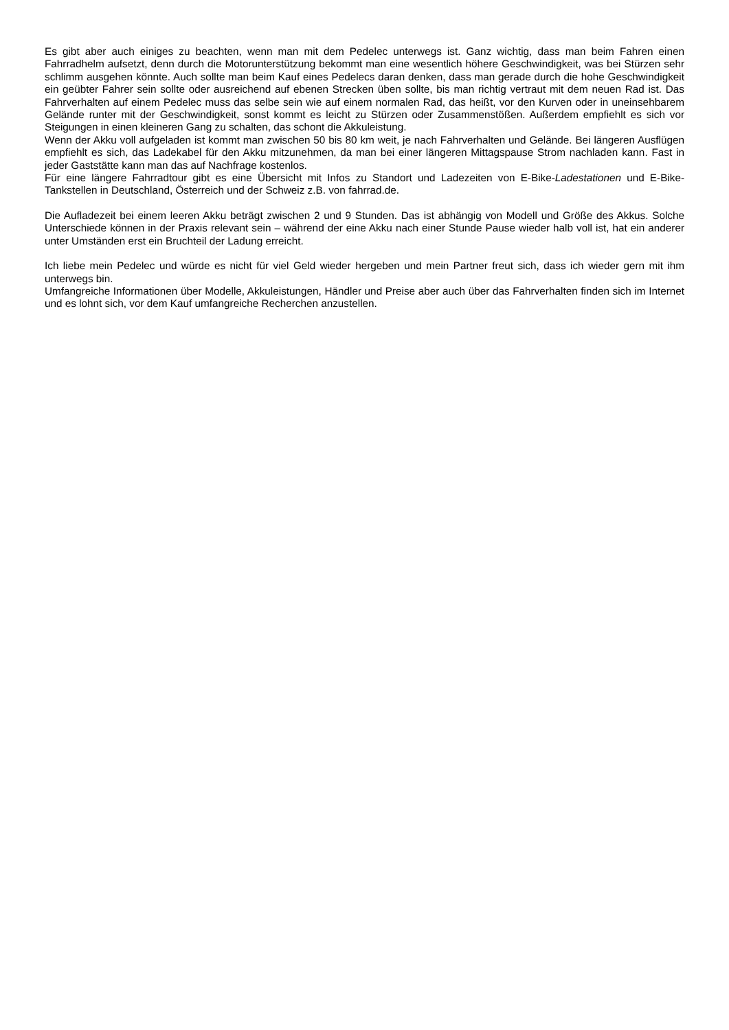Es gibt aber auch einiges zu beachten, wenn man mit dem Pedelec unterwegs ist. Ganz wichtig, dass man beim Fahren einen Fahrradhelm aufsetzt, denn durch die Motorunterstützung bekommt man eine wesentlich höhere Geschwindigkeit, was bei Stürzen sehr schlimm ausgehen könnte. Auch sollte man beim Kauf eines Pedelecs daran denken, dass man gerade durch die hohe Geschwindigkeit ein geübter Fahrer sein sollte oder ausreichend auf ebenen Strecken üben sollte, bis man richtig vertraut mit dem neuen Rad ist. Das Fahrverhalten auf einem Pedelec muss das selbe sein wie auf einem normalen Rad, das heißt, vor den Kurven oder in uneinsehbarem Gelände runter mit der Geschwindigkeit, sonst kommt es leicht zu Stürzen oder Zusammenstößen. Außerdem empfiehlt es sich vor Steigungen in einen kleineren Gang zu schalten, das schont die Akkuleistung.
Wenn der Akku voll aufgeladen ist kommt man zwischen 50 bis 80 km weit, je nach Fahrverhalten und Gelände. Bei längeren Ausflügen empfiehlt es sich, das Ladekabel für den Akku mitzunehmen, da man bei einer längeren Mittagspause Strom nachladen kann. Fast in jeder Gaststätte kann man das auf Nachfrage kostenlos.
Für eine längere Fahrradtour gibt es eine Übersicht mit Infos zu Standort und Ladezeiten von E-Bike-Ladestationen und E-Bike-Tankstellen in Deutschland, Österreich und der Schweiz z.B. von fahrrad.de.
Die Aufladezeit bei einem leeren Akku beträgt zwischen 2 und 9 Stunden. Das ist abhängig von Modell und Größe des Akkus. Solche Unterschiede können in der Praxis relevant sein – während der eine Akku nach einer Stunde Pause wieder halb voll ist, hat ein anderer unter Umständen erst ein Bruchteil der Ladung erreicht.
Ich liebe mein Pedelec und würde es nicht für viel Geld wieder hergeben und mein Partner freut sich, dass ich wieder gern mit ihm unterwegs bin.
Umfangreiche Informationen über Modelle, Akkuleistungen, Händler und Preise aber auch über das Fahrverhalten finden sich im Internet und es lohnt sich, vor dem Kauf umfangreiche Recherchen anzustellen.